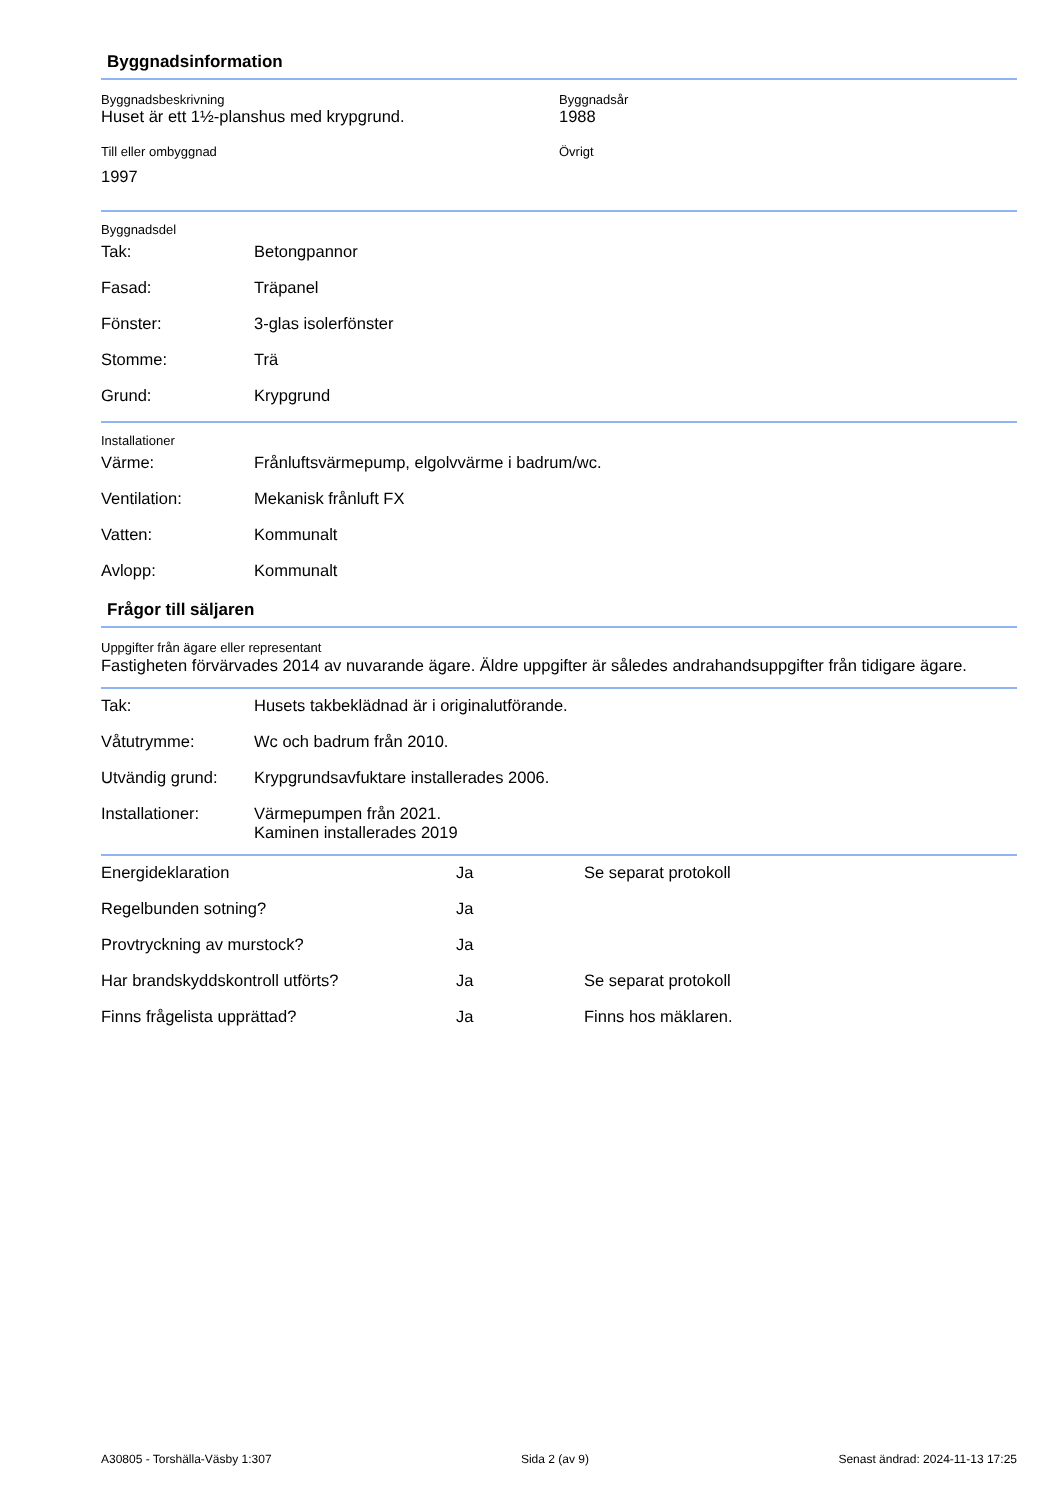Byggnadsinformation
Byggnadsbeskrivning
Huset är ett 1½-planshus med krypgrund.
Byggnadsår
1988
Till eller ombyggnad
1997
Övrigt
Byggnadsdel
| Tak: | Betongpannor |
| Fasad: | Träpanel |
| Fönster: | 3-glas isolerfönster |
| Stomme: | Trä |
| Grund: | Krypgrund |
Installationer
| Värme: | Frånluftsvärmepump, elgolvvärme i badrum/wc. |
| Ventilation: | Mekanisk frånluft FX |
| Vatten: | Kommunalt |
| Avlopp: | Kommunalt |
Frågor till säljaren
Uppgifter från ägare eller representant
Fastigheten förvärvades 2014 av nuvarande ägare. Äldre uppgifter är således andrahandsuppgifter från tidigare ägare.
| Tak: | Husets takbeklädnad är i originalutförande. |
| Våtutrymme: | Wc och badrum från 2010. |
| Utvändig grund: | Krypgrundsavfuktare installerades 2006. |
| Installationer: | Värmepumpen från 2021. Kaminen installerades 2019 |
| Energideklaration | Ja | Se separat protokoll |
| Regelbunden sotning? | Ja | |
| Provtryckning av murstock? | Ja | |
| Har brandskyddskontroll utförts? | Ja | Se separat protokoll |
| Finns frågelista upprättad? | Ja | Finns hos mäklaren. |
A30805 - Torshälla-Väsby 1:307 Sida 2 (av 9) Senast ändrad: 2024-11-13 17:25